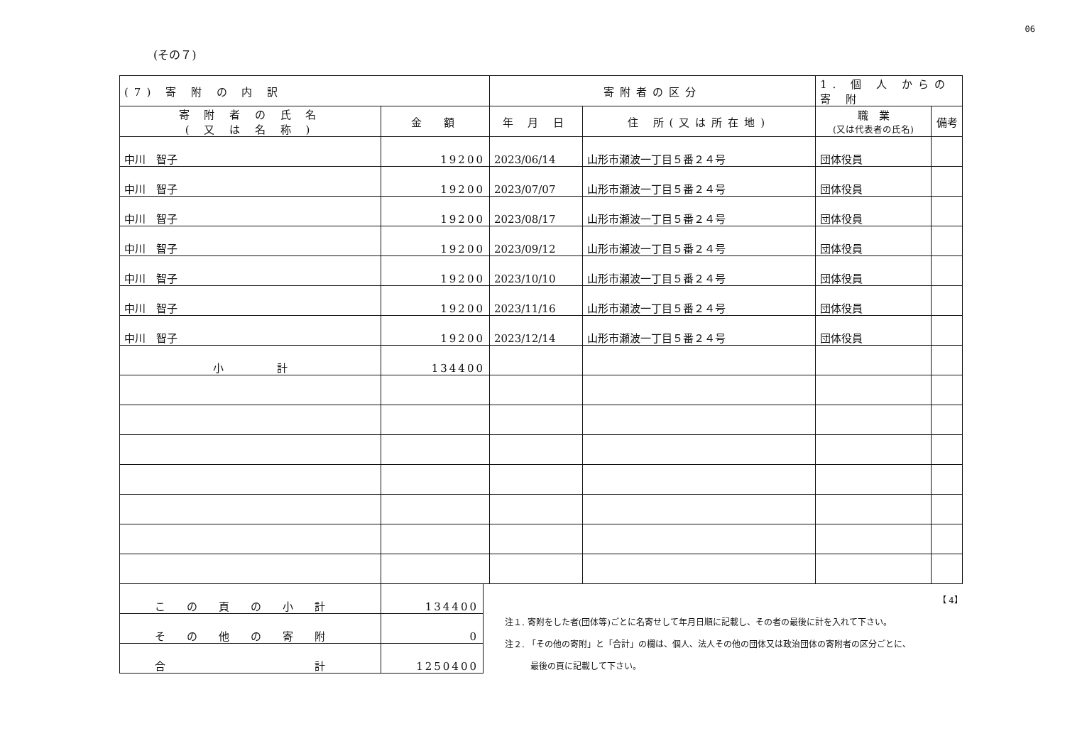06
(その７)
| (7) 寄 附 の 内 訳 | | 寄附者の区分 | | 1. 個 人 からの 寄 附 | |
| --- | --- | --- | --- | --- | --- |
| 寄 附 者 の 氏 名 ( 又 は 名 称 ) | 金 額 | 年 月 日 | 住 所(又は所在地) | 職 業 (又は代表者の氏名) | 備考 |
| 中川 智子 | 19200 | 2023/06/14 | 山形市瀬波一丁目５番２４号 | 団体役員 | |
| 中川 智子 | 19200 | 2023/07/07 | 山形市瀬波一丁目５番２４号 | 団体役員 | |
| 中川 智子 | 19200 | 2023/08/17 | 山形市瀬波一丁目５番２４号 | 団体役員 | |
| 中川 智子 | 19200 | 2023/09/12 | 山形市瀬波一丁目５番２４号 | 団体役員 | |
| 中川 智子 | 19200 | 2023/10/10 | 山形市瀬波一丁目５番２４号 | 団体役員 | |
| 中川 智子 | 19200 | 2023/11/16 | 山形市瀬波一丁目５番２４号 | 団体役員 | |
| 中川 智子 | 19200 | 2023/12/14 | 山形市瀬波一丁目５番２４号 | 団体役員 | |
| 小 計 | 134400 | | | | |
| この頁の小計 | 134400 |
| その他の寄附 | 0 |
| 合 計 | 1250400 |
【 4】
注１. 寄附をした者(団体等)ごとに名寄せして年月日順に記載し、その者の最後に計を入れて下さい。
注２. 「その他の寄附」と「合計」の欄は、個人、法人その他の団体又は政治団体の寄附者の区分ごとに、
　　　最後の頁に記載して下さい。